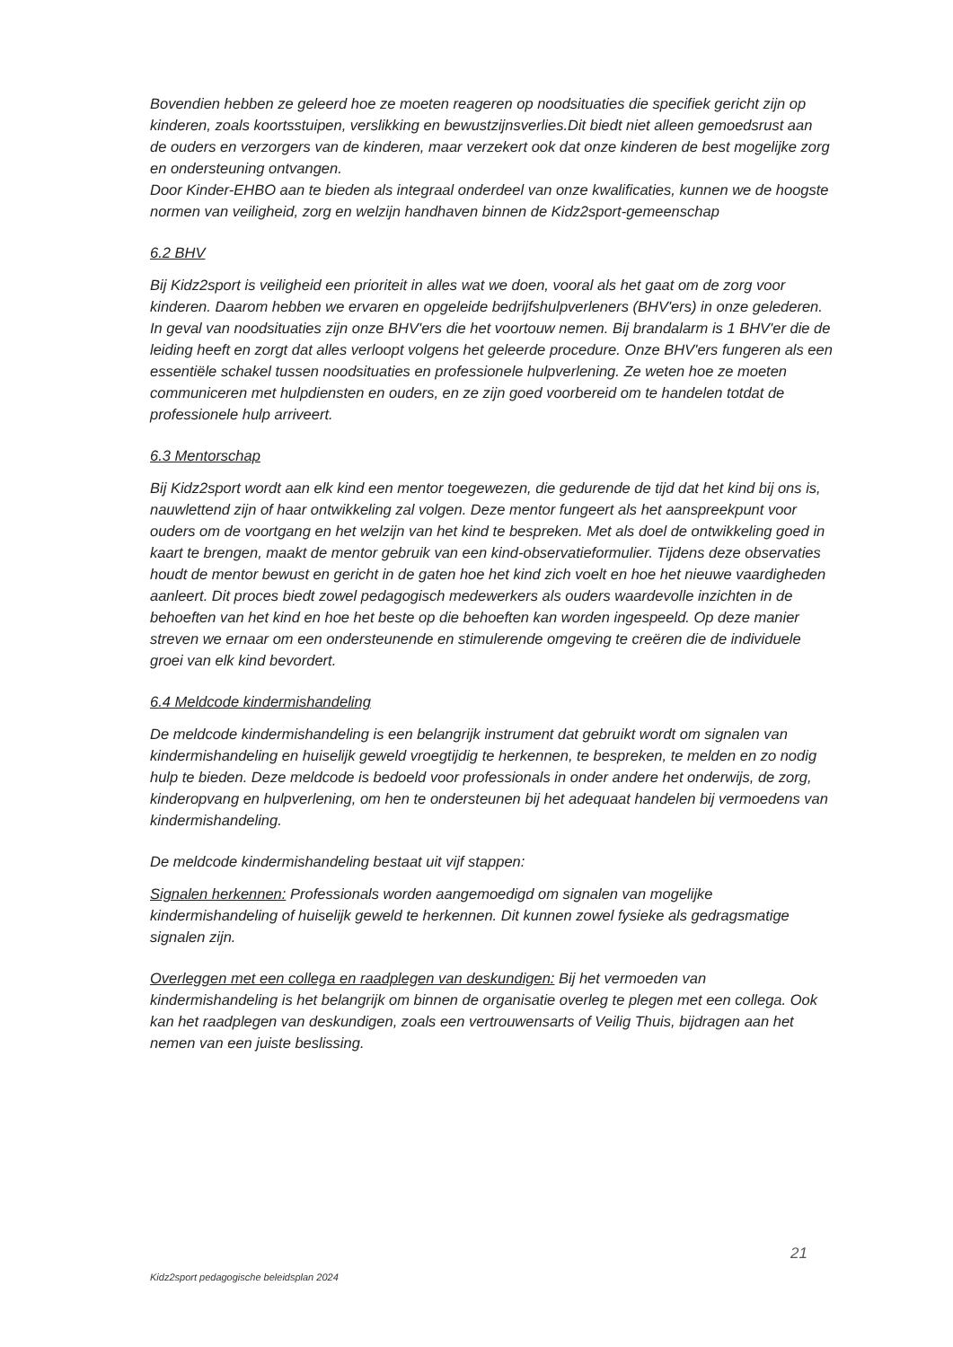Bovendien hebben ze geleerd hoe ze moeten reageren op noodsituaties die specifiek gericht zijn op kinderen, zoals koortsstuipen, verslikking en bewustzijnsverlies.Dit biedt niet alleen gemoedsrust aan de ouders en verzorgers van de kinderen, maar verzekert ook dat onze kinderen de best mogelijke zorg en ondersteuning ontvangen.
Door Kinder-EHBO aan te bieden als integraal onderdeel van onze kwalificaties, kunnen we de hoogste normen van veiligheid, zorg en welzijn handhaven binnen de Kidz2sport-gemeenschap
6.2 BHV
Bij Kidz2sport is veiligheid een prioriteit in alles wat we doen, vooral als het gaat om de zorg voor kinderen. Daarom hebben we ervaren en opgeleide bedrijfshulpverleners (BHV'ers) in onze gelederen. In geval van noodsituaties zijn onze BHV'ers die het voortouw nemen. Bij brandalarm is 1 BHV'er die de leiding heeft en zorgt dat alles verloopt volgens het geleerde procedure. Onze BHV'ers fungeren als een essentiële schakel tussen noodsituaties en professionele hulpverlening. Ze weten hoe ze moeten communiceren met hulpdiensten en ouders, en ze zijn goed voorbereid om te handelen totdat de professionele hulp arriveert.
6.3 Mentorschap
Bij Kidz2sport wordt aan elk kind een mentor toegewezen, die gedurende de tijd dat het kind bij ons is, nauwlettend zijn of haar ontwikkeling zal volgen. Deze mentor fungeert als het aanspreekpunt voor ouders om de voortgang en het welzijn van het kind te bespreken. Met als doel de ontwikkeling goed in kaart te brengen, maakt de mentor gebruik van een kind-observatieformulier. Tijdens deze observaties houdt de mentor bewust en gericht in de gaten hoe het kind zich voelt en hoe het nieuwe vaardigheden aanleert. Dit proces biedt zowel pedagogisch medewerkers als ouders waardevolle inzichten in de behoeften van het kind en hoe het beste op die behoeften kan worden ingespeeld. Op deze manier streven we ernaar om een ondersteunende en stimulerende omgeving te creëren die de individuele groei van elk kind bevordert.
6.4 Meldcode kindermishandeling
De meldcode kindermishandeling is een belangrijk instrument dat gebruikt wordt om signalen van kindermishandeling en huiselijk geweld vroegtijdig te herkennen, te bespreken, te melden en zo nodig hulp te bieden. Deze meldcode is bedoeld voor professionals in onder andere het onderwijs, de zorg, kinderopvang en hulpverlening, om hen te ondersteunen bij het adequaat handelen bij vermoedens van kindermishandeling.
De meldcode kindermishandeling bestaat uit vijf stappen:
Signalen herkennen: Professionals worden aangemoedigd om signalen van mogelijke kindermishandeling of huiselijk geweld te herkennen. Dit kunnen zowel fysieke als gedragsmatige signalen zijn.
Overleggen met een collega en raadplegen van deskundigen: Bij het vermoeden van kindermishandeling is het belangrijk om binnen de organisatie overleg te plegen met een collega. Ook kan het raadplegen van deskundigen, zoals een vertrouwensarts of Veilig Thuis, bijdragen aan het nemen van een juiste beslissing.
21
Kidz2sport pedagogische beleidsplan 2024